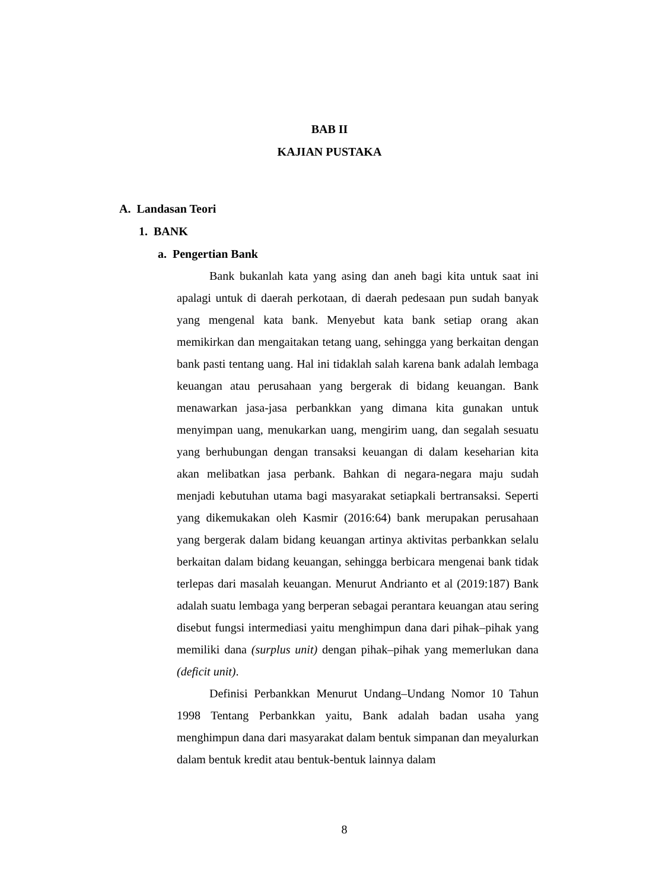BAB II
KAJIAN PUSTAKA
A. Landasan Teori
1. BANK
a. Pengertian Bank
Bank bukanlah kata yang asing dan aneh bagi kita untuk saat ini apalagi untuk di daerah perkotaan, di daerah pedesaan pun sudah banyak yang mengenal kata bank. Menyebut kata bank setiap orang akan memikirkan dan mengaitakan tetang uang, sehingga yang berkaitan dengan bank pasti tentang uang. Hal ini tidaklah salah karena bank adalah lembaga keuangan atau perusahaan yang bergerak di bidang keuangan. Bank menawarkan jasa-jasa perbankkan yang dimana kita gunakan untuk menyimpan uang, menukarkan uang, mengirim uang, dan segalah sesuatu yang berhubungan dengan transaksi keuangan di dalam keseharian kita akan melibatkan jasa perbank. Bahkan di negara-negara maju sudah menjadi kebutuhan utama bagi masyarakat setiapkali bertransaksi. Seperti yang dikemukakan oleh Kasmir (2016:64) bank merupakan perusahaan yang bergerak dalam bidang keuangan artinya aktivitas perbankkan selalu berkaitan dalam bidang keuangan, sehingga berbicara mengenai bank tidak terlepas dari masalah keuangan. Menurut Andrianto et al (2019:187) Bank adalah suatu lembaga yang berperan sebagai perantara keuangan atau sering disebut fungsi intermediasi yaitu menghimpun dana dari pihak–pihak yang memiliki dana (surplus unit) dengan pihak–pihak yang memerlukan dana (deficit unit).
Definisi Perbankkan Menurut Undang–Undang Nomor 10 Tahun 1998 Tentang Perbankkan yaitu, Bank adalah badan usaha yang menghimpun dana dari masyarakat dalam bentuk simpanan dan meyalurkan dalam bentuk kredit atau bentuk-bentuk lainnya dalam
8